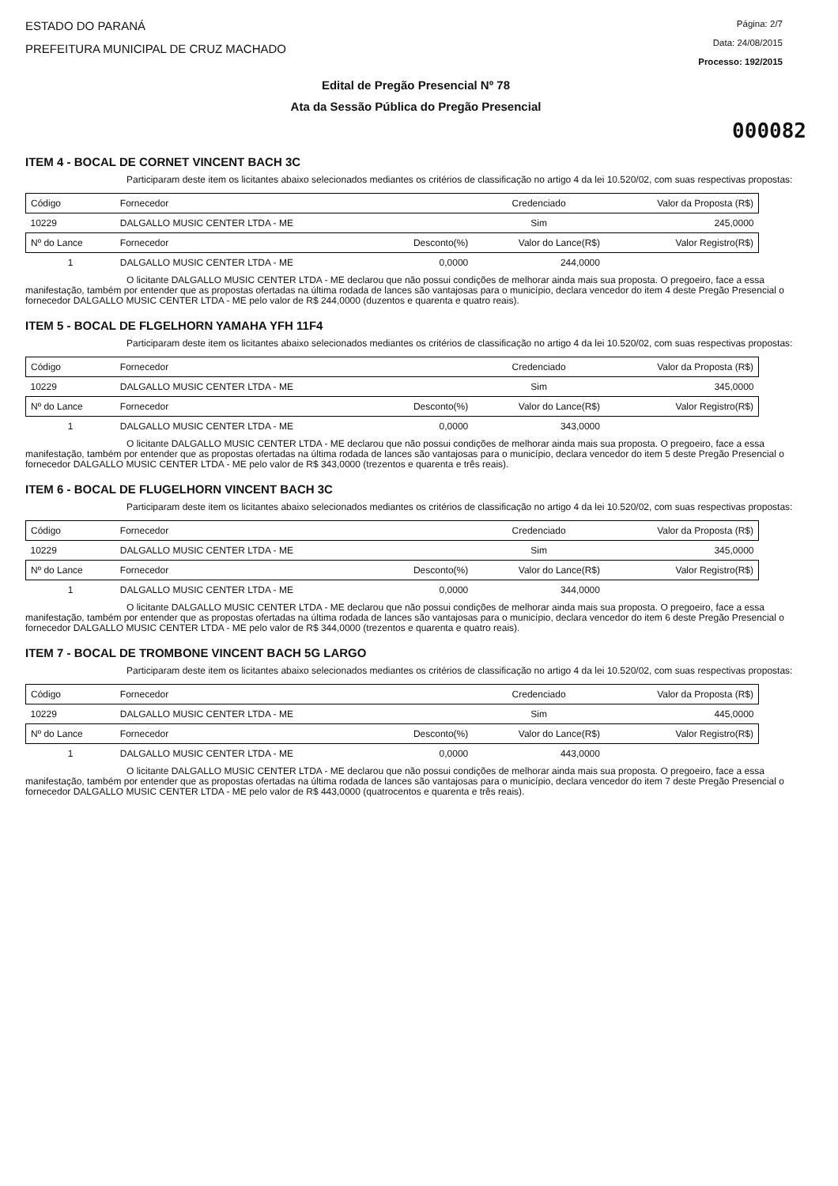ESTADO DO PARANÁ
PREFEITURA MUNICIPAL DE CRUZ MACHADO
Página: 2/7
Data: 24/08/2015
Processo: 192/2015
Edital de Pregão Presencial Nº 78
Ata da Sessão Pública do Pregão Presencial
000082
ITEM 4 - BOCAL DE CORNET VINCENT BACH 3C
Participaram deste item os licitantes abaixo selecionados mediantes os critérios de classificação no artigo 4 da lei 10.520/02, com suas respectivas propostas:
| Código | Fornecedor | | Credenciado | Valor da Proposta (R$) |
| 10229 | DALGALLO MUSIC CENTER LTDA - ME | | Sim | 245,0000 |
| Nº do Lance | Fornecedor | Desconto(%) | Valor do Lance(R$) | Valor Registro(R$) |
| 1 | DALGALLO MUSIC CENTER LTDA - ME | 0,0000 | 244,0000 | |
O licitante DALGALLO MUSIC CENTER LTDA - ME declarou que não possui condições de melhorar ainda mais sua proposta. O pregoeiro, face a essa manifestação, também por entender que as propostas ofertadas na última rodada de lances são vantajosas para o município, declara vencedor do item 4 deste Pregão Presencial o fornecedor DALGALLO MUSIC CENTER LTDA - ME pelo valor de R$ 244,0000 (duzentos e quarenta e quatro reais).
ITEM 5 - BOCAL DE FLGELHORN YAMAHA YFH 11F4
Participaram deste item os licitantes abaixo selecionados mediantes os critérios de classificação no artigo 4 da lei 10.520/02, com suas respectivas propostas:
| Código | Fornecedor | | Credenciado | Valor da Proposta (R$) |
| 10229 | DALGALLO MUSIC CENTER LTDA - ME | | Sim | 345,0000 |
| Nº do Lance | Fornecedor | Desconto(%) | Valor do Lance(R$) | Valor Registro(R$) |
| 1 | DALGALLO MUSIC CENTER LTDA - ME | 0,0000 | 343,0000 | |
O licitante DALGALLO MUSIC CENTER LTDA - ME declarou que não possui condições de melhorar ainda mais sua proposta. O pregoeiro, face a essa manifestação, também por entender que as propostas ofertadas na última rodada de lances são vantajosas para o município, declara vencedor do item 5 deste Pregão Presencial o fornecedor DALGALLO MUSIC CENTER LTDA - ME pelo valor de R$ 343,0000 (trezentos e quarenta e três reais).
ITEM 6 - BOCAL DE FLUGELHORN VINCENT BACH 3C
Participaram deste item os licitantes abaixo selecionados mediantes os critérios de classificação no artigo 4 da lei 10.520/02, com suas respectivas propostas:
| Código | Fornecedor | | Credenciado | Valor da Proposta (R$) |
| 10229 | DALGALLO MUSIC CENTER LTDA - ME | | Sim | 345,0000 |
| Nº do Lance | Fornecedor | Desconto(%) | Valor do Lance(R$) | Valor Registro(R$) |
| 1 | DALGALLO MUSIC CENTER LTDA - ME | 0,0000 | 344,0000 | |
O licitante DALGALLO MUSIC CENTER LTDA - ME declarou que não possui condições de melhorar ainda mais sua proposta. O pregoeiro, face a essa manifestação, também por entender que as propostas ofertadas na última rodada de lances são vantajosas para o município, declara vencedor do item 6 deste Pregão Presencial o fornecedor DALGALLO MUSIC CENTER LTDA - ME pelo valor de R$ 344,0000 (trezentos e quarenta e quatro reais).
ITEM 7 - BOCAL DE TROMBONE VINCENT BACH 5G LARGO
Participaram deste item os licitantes abaixo selecionados mediantes os critérios de classificação no artigo 4 da lei 10.520/02, com suas respectivas propostas:
| Código | Fornecedor | | Credenciado | Valor da Proposta (R$) |
| 10229 | DALGALLO MUSIC CENTER LTDA - ME | | Sim | 445,0000 |
| Nº do Lance | Fornecedor | Desconto(%) | Valor do Lance(R$) | Valor Registro(R$) |
| 1 | DALGALLO MUSIC CENTER LTDA - ME | 0,0000 | 443,0000 | |
O licitante DALGALLO MUSIC CENTER LTDA - ME declarou que não possui condições de melhorar ainda mais sua proposta. O pregoeiro, face a essa manifestação, também por entender que as propostas ofertadas na última rodada de lances são vantajosas para o município, declara vencedor do item 7 deste Pregão Presencial o fornecedor DALGALLO MUSIC CENTER LTDA - ME pelo valor de R$ 443,0000 (quatrocentos e quarenta e três reais).